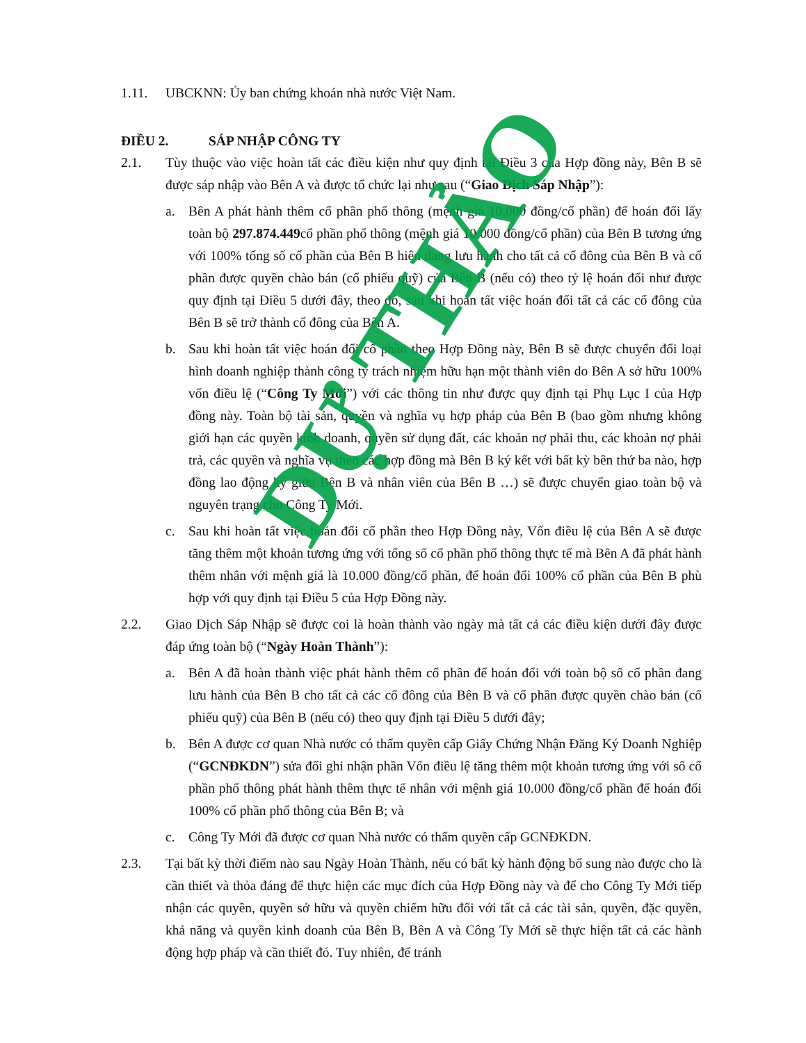1.11. UBCKNN: Ủy ban chứng khoán nhà nước Việt Nam.
ĐIỀU 2. SÁP NHẬP CÔNG TY
2.1. Tùy thuộc vào việc hoàn tất các điều kiện như quy định tại Điều 3 của Hợp đồng này, Bên B sẽ được sáp nhập vào Bên A và được tổ chức lại như sau (“Giao Dịch Sáp Nhập”):
a. Bên A phát hành thêm cổ phần phổ thông (mệnh giá 10.000 đồng/cổ phần) để hoán đổi lấy toàn bộ 297.874.449cổ phần phổ thông (mệnh giá 10.000 đồng/cổ phần) của Bên B tương ứng với 100% tổng số cổ phần của Bên B hiện đang lưu hành cho tất cả cổ đông của Bên B và cổ phần được quyền chào bán (cổ phiếu quỹ) của Bên B (nếu có) theo tỷ lệ hoán đổi như được quy định tại Điều 5 dưới đây, theo đó, sau khi hoàn tất việc hoán đổi tất cả các cổ đông của Bên B sẽ trở thành cổ đông của Bên A.
b. Sau khi hoàn tất việc hoán đổi cổ phần theo Hợp Đồng này, Bên B sẽ được chuyển đổi loại hình doanh nghiệp thành công ty trách nhiệm hữu hạn một thành viên do Bên A sở hữu 100% vốn điều lệ (“Công Ty Mới”) với các thông tin như được quy định tại Phụ Lục I của Hợp đồng này. Toàn bộ tài sản, quyền và nghĩa vụ hợp pháp của Bên B (bao gồm nhưng không giới hạn các quyền kinh doanh, quyền sử dụng đất, các khoản nợ phải thu, các khoản nợ phải trả, các quyền và nghĩa vụ theo các hợp đồng mà Bên B ký kết với bất kỳ bên thứ ba nào, hợp đồng lao động ký giữa Bên B và nhân viên của Bên B …) sẽ được chuyển giao toàn bộ và nguyên trạng cho Công Ty Mới.
c. Sau khi hoàn tất việc hoán đổi cổ phần theo Hợp Đồng này, Vốn điều lệ của Bên A sẽ được tăng thêm một khoản tương ứng với tổng số cổ phần phổ thông thực tế mà Bên A đã phát hành thêm nhân với mệnh giá là 10.000 đồng/cổ phần, để hoán đổi 100% cổ phần của Bên B phù hợp với quy định tại Điều 5 của Hợp Đồng này.
2.2. Giao Dịch Sáp Nhập sẽ được coi là hoàn thành vào ngày mà tất cả các điều kiện dưới đây được đáp ứng toàn bộ (“Ngày Hoàn Thành”):
a. Bên A đã hoàn thành việc phát hành thêm cổ phần để hoán đổi với toàn bộ số cổ phần đang lưu hành của Bên B cho tất cả các cổ đông của Bên B và cổ phần được quyền chào bán (cổ phiếu quỹ) của Bên B (nếu có) theo quy định tại Điều 5 dưới đây;
b. Bên A được cơ quan Nhà nước có thẩm quyền cấp Giấy Chứng Nhận Đăng Ký Doanh Nghiệp (“GCNĐKDN”) sửa đổi ghi nhận phần Vốn điều lệ tăng thêm một khoản tương ứng với số cổ phần phổ thông phát hành thêm thực tế nhân với mệnh giá 10.000 đồng/cổ phần để hoán đổi 100% cổ phần phổ thông của Bên B; và
c. Công Ty Mới đã được cơ quan Nhà nước có thẩm quyền cấp GCNĐKDN.
2.3. Tại bất kỳ thời điểm nào sau Ngày Hoàn Thành, nếu có bất kỳ hành động bổ sung nào được cho là cần thiết và thỏa đáng để thực hiện các mục đích của Hợp Đồng này và để cho Công Ty Mới tiếp nhận các quyền, quyền sở hữu và quyền chiếm hữu đối với tất cả các tài sản, quyền, đặc quyền, khả năng và quyền kinh doanh của Bên B, Bên A và Công Ty Mới sẽ thực hiện tất cả các hành động hợp pháp và cần thiết đó. Tuy nhiên, để tránh
DỰ THẢO